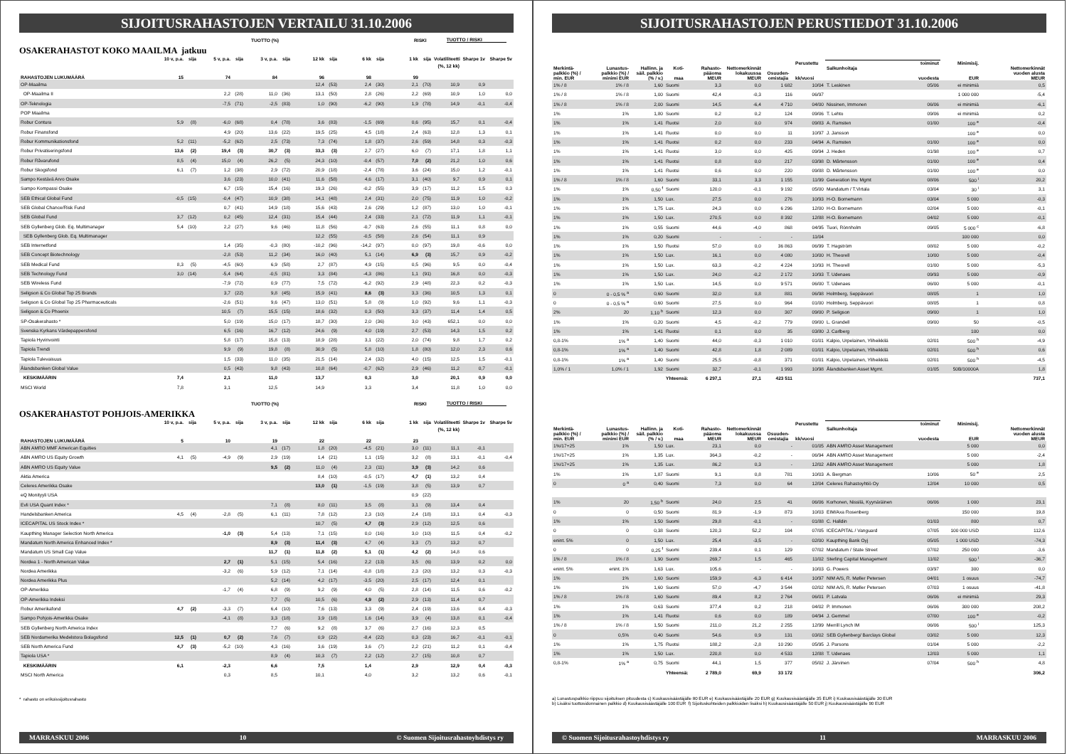SIJOITUSRAHASTOJEN VERTAILU 31.10.2006
TUOTTO (%) RISKI TUOTTO / RISKI
OSAKERAHASTOT KOKO MAAILMA jatkuu
| | 10 v, p.a. | sija | 5 v, p.a. | sija | 3 v, p.a. | sija | 12 kk | sija | 6 kk | sija | 1 kk | sija | Volatiliteetti | Sharpe 1v | Sharpe 5v |
| --- | --- | --- | --- | --- | --- | --- | --- | --- | --- | --- | --- | --- | --- | --- | --- |
| RAHASTOJEN LUKUMÄÄRÄ | 15 | | 74 | | 84 | | 96 | | 98 | | 99 | | (%, 12 kk) | | |
| OP-Maailma | | | | | | | 12,4 | (53) | 2,4 | (30) | 2,1 | (70) | 10,9 | 0,9 | |
| OP-Maailma II | | | 2,2 | (28) | 11,0 | (36) | 13,1 | (50) | 2,8 | (26) | 2,2 | (69) | 10,9 | 1,0 | 0,0 |
| OP-Teknologia | | | -7,5 | (71) | -2,5 | (83) | 1,0 | (90) | -6,2 | (90) | 1,9 | (78) | 14,9 | -0,1 | -0,4 |
| POP Maailma | | | | | | | | | | | | | | | |
| Robur Contura | 5,9 | (8) | -6,0 | (68) | 0,4 | (78) | 3,6 | (83) | -1,5 | (69) | 0,6 | (95) | 15,7 | 0,1 | -0,4 |
| Robur Finansfond | | | 4,9 | (20) | 13,6 | (22) | 19,5 | (25) | 4,5 | (18) | 2,4 | (63) | 12,8 | 1,3 | 0,1 |
| Robur Kommunikationsfond | 5,2 | (11) | -5,2 | (62) | 2,5 | (73) | 7,3 | (74) | 1,8 | (37) | 2,6 | (59) | 14,8 | 0,3 | -0,3 |
| Robur Privatiseringsfond | 13,6 | (2) | 19,4 | (3) | 30,7 | (3) | 33,3 | (3) | 2,7 | (27) | 6,0 | (7) | 17,1 | 1,8 | 1,1 |
| Robur Råvarufond | 8,5 | (4) | 15,0 | (4) | 26,2 | (5) | 24,3 | (10) | -0,4 | (57) | 7,0 | (2) | 21,2 | 1,0 | 0,6 |
| Robur Skogsfond | 6,1 | (7) | 1,2 | (38) | 2,9 | (72) | 20,9 | (18) | -2,4 | (78) | 3,6 | (24) | 15,0 | 1,2 | -0,1 |
| Sampo Kestävä Arvo Osake | | | 3,6 | (23) | 10,0 | (41) | 11,6 | (58) | 4,6 | (17) | 3,1 | (40) | 9,7 | 0,9 | 0,1 |
| Sampo Kompassi Osake | | | 6,7 | (15) | 15,4 | (16) | 19,3 | (26) | -0,2 | (55) | 3,9 | (17) | 11,2 | 1,5 | 0,3 |
| SEB Ethical Global Fund | -0,5 | (15) | -0,4 | (47) | 10,9 | (38) | 14,1 | (48) | 2,4 | (31) | 2,0 | (75) | 11,9 | 1,0 | -0,2 |
| SEB Global Chance/Risk Fund | | | 0,7 | (41) | 14,9 | (18) | 15,6 | (43) | 2,6 | (29) | 1,2 | (87) | 13,0 | 1,0 | -0,1 |
| SEB Global Fund | 3,7 | (12) | 0,2 | (45) | 12,4 | (31) | 15,4 | (44) | 2,4 | (33) | 2,1 | (72) | 11,9 | 1,1 | -0,1 |
| SEB Gyllenberg Glob. Eq. Multimanager | 5,4 | (10) | 2,2 | (27) | 9,6 | (46) | 11,8 | (56) | -0,7 | (63) | 2,6 | (55) | 11,1 | 0,8 | 0,0 |
| SEB Gyllenberg Glob. Eq. Multimanager | | | | | | | 12,2 | (55) | -0,5 | (58) | 2,6 | (54) | 11,1 | 0,9 | |
| SEB Internetfond | | | 1,4 | (35) | -0,3 | (80) | -10,2 | (96) | -14,2 | (97) | 0,0 | (97) | 19,8 | -0,6 | 0,0 |
| SEB Concept Biotechnology | | | -2,8 | (53) | 11,2 | (34) | 16,0 | (40) | 5,1 | (14) | 6,9 | (3) | 15,7 | 0,9 | -0,2 |
| SEB Medical Fund | 8,3 | (5) | -4,5 | (60) | 6,9 | (58) | 2,7 | (87) | 4,9 | (15) | 0,5 | (96) | 9,5 | 0,0 | -0,4 |
| SEB Technology Fund | 3,0 | (14) | -5,4 | (64) | -0,5 | (81) | 3,3 | (84) | -4,3 | (86) | 1,1 | (91) | 16,8 | 0,0 | -0,3 |
| SEB Wireless Fund | | | -7,9 | (72) | 0,9 | (77) | 7,5 | (72) | -6,2 | (92) | 2,9 | (48) | 22,3 | 0,2 | -0,3 |
| Seligson & Co Global Top 25 Brands | | | 3,7 | (22) | 9,8 | (45) | 15,9 | (41) | 8,6 | (3) | 3,3 | (36) | 10,5 | 1,3 | 0,1 |
| Seligson & Co Global Top 25 Pharmaceuticals | | | -2,6 | (51) | 9,6 | (47) | 13,0 | (51) | 5,8 | (9) | 1,0 | (92) | 9,6 | 1,1 | -0,3 |
| Seligson & Co Phoenix | | | 10,5 | (7) | 15,5 | (15) | 18,6 | (32) | 0,3 | (50) | 3,3 | (37) | 11,4 | 1,4 | 0,5 |
| SP-Osakerahasto * | | | 5,0 | (19) | 15,0 | (17) | 18,7 | (30) | 2,0 | (36) | 3,0 | (43) | 652,1 | 0,0 | 0,0 |
| Svenska Kyrkans Värdepappersfond | | | 6,5 | (16) | 16,7 | (12) | 24,6 | (9) | 4,0 | (19) | 2,7 | (53) | 14,3 | 1,5 | 0,2 |
| Tapiola Hyvinvointi | | | 5,8 | (17) | 15,8 | (13) | 18,9 | (28) | 3,1 | (22) | 2,0 | (74) | 9,8 | 1,7 | 0,2 |
| Tapiola Trendi | | | 9,9 | (9) | 19,8 | (8) | 30,9 | (5) | 5,8 | (10) | 1,8 | (80) | 12,0 | 2,3 | 0,6 |
| Tapiola Tulevaisuus | | | 1,5 | (33) | 11,0 | (35) | 21,5 | (14) | 2,4 | (32) | 4,0 | (15) | 12,5 | 1,5 | -0,1 |
| Ålandsbanken Global Value | | | 0,5 | (43) | 9,8 | (43) | 10,8 | (64) | -0,7 | (62) | 2,9 | (46) | 11,2 | 0,7 | -0,1 |
| KESKIMÄÄRIN | 7,4 | | 2,1 | | 11,0 | | 13,7 | | 0,3 | | 3,0 | | 20,1 | 0,9 | 0,0 |
| MSCI World | 7,8 | | 3,1 | | 12,5 | | 14,9 | | 3,3 | | 3,4 | | 11,8 | 1,0 | 0,0 |
TUOTTO (%) RISKI TUOTTO / RISKI
OSAKERAHASTOT POHJOIS-AMERIKKA
| | 10 v, p.a. | sija | 5 v, p.a. | sija | 3 v, p.a. | sija | 12 kk | sija | 6 kk | sija | 1 kk | sija | Volatiliteetti | Sharpe 1v | Sharpe 5v |
| --- | --- | --- | --- | --- | --- | --- | --- | --- | --- | --- | --- | --- | --- | --- | --- |
| RAHASTOJEN LUKUMÄÄRÄ | 5 | | 10 | | 19 | | 22 | | 22 | | 23 | | (%, 12 kk) | | |
| ABN AMRO MMF American Equities | | | | | 4,1 | (17) | 1,8 | (20) | -4,5 | (21) | 3,0 | (11) | 11,1 | -0,1 | |
| ABN AMRO US Equity Growth | 4,1 | (5) | -4,9 | (9) | 2,9 | (19) | 1,4 | (21) | 1,1 | (15) | 3,2 | (8) | 13,1 | -0,1 | -0,4 |
| ABN AMRO US Equity Value | | | | | 9,5 | (2) | 11,0 | (4) | 2,3 | (11) | 3,9 | (3) | 14,2 | 0,6 | |
| Aktia America | | | | | | | 8,4 | (10) | -0,5 | (17) | 4,7 | (1) | 13,2 | 0,4 | |
| Celeres Amerikka Osake | | | | | | | 13,0 | (1) | -1,5 | (19) | 3,8 | (5) | 13,9 | 0,7 | |
| eQ Monityyli USA | | | | | | | | | | | 0,9 | (22) | | | |
| Evli USA Quant Index * | | | | | 7,1 | (8) | 8,0 | (11) | 3,5 | (8) | 3,1 | (9) | 13,4 | 0,4 | |
| Handelsbanken America | 4,5 | (4) | -2,8 | (5) | 6,1 | (11) | 7,8 | (12) | 2,3 | (10) | 2,4 | (18) | 13,1 | 0,4 | -0,3 |
| ICECAPITAL US Stock Index * | | | | | | | 10,7 | (5) | 4,7 | (3) | 2,9 | (12) | 12,5 | 0,6 | |
| Kaupthing Manager Selection North America | | | -1,0 | (3) | 5,4 | (13) | 7,1 | (15) | 0,0 | (16) | 3,0 | (10) | 11,5 | 0,4 | -0,2 |
| Mandatum North America Enhanced Index * | | | | | 8,9 | (3) | 11,4 | (3) | 4,7 | (4) | 3,3 | (7) | 13,2 | 0,7 | |
| Mandatum US Small Cap Value | | | | | 11,7 | (1) | 11,8 | (2) | 5,1 | (1) | 4,2 | (2) | 14,8 | 0,6 | |
| Nordea 1 - North American Value | | | 2,7 | (1) | 5,1 | (15) | 5,4 | (16) | 2,2 | (13) | 3,5 | (6) | 13,9 | 0,2 | 0,0 |
| Nordea Amerikka | | | -3,2 | (6) | 5,9 | (12) | 7,1 | (14) | -0,8 | (18) | 2,3 | (20) | 13,2 | 0,3 | -0,3 |
| Nordea Amerikka Plus | | | | | 5,2 | (14) | 4,2 | (17) | -3,5 | (20) | 2,5 | (17) | 12,4 | 0,1 | |
| OP-Amerikka | | | -1,7 | (4) | 6,8 | (9) | 9,2 | (9) | 4,0 | (5) | 2,8 | (14) | 11,5 | 0,6 | -0,2 |
| OP-Amerikka Indeksi | | | | | 7,7 | (5) | 10,5 | (6) | 4,9 | (2) | 2,9 | (13) | 11,4 | 0,7 | |
| Robur Amerikafond | 4,7 | (2) | -3,3 | (7) | 6,4 | (10) | 7,6 | (13) | 3,3 | (9) | 2,4 | (19) | 13,6 | 0,4 | -0,3 |
| Sampo Pohjois-Amerikka Osake | | | -4,1 | (8) | 3,3 | (18) | 3,9 | (18) | 1,6 | (14) | 3,9 | (4) | 13,8 | 0,1 | -0,4 |
| SEB Gyllenberg North America Index | | | | | 7,7 | (6) | 9,2 | (8) | 3,7 | (6) | 2,7 | (16) | 12,3 | 0,5 | |
| SEB Nordamerika Medelstora Bolagsfond | 12,5 | (1) | 0,7 | (2) | 7,6 | (7) | 0,9 | (22) | -8,4 | (22) | 0,3 | (23) | 16,7 | -0,1 | -0,1 |
| SEB North America Fund | 4,7 | (3) | -5,2 | (10) | 4,3 | (16) | 3,6 | (19) | 3,6 | (7) | 2,2 | (21) | 11,2 | 0,1 | -0,4 |
| Tapiola USA * | | | | | 8,9 | (4) | 10,3 | (7) | 2,2 | (12) | 2,7 | (15) | 10,8 | 0,7 | |
| KESKIMÄÄRIN | 6,1 | | -2,3 | | 6,6 | | 7,5 | | 1,4 | | 2,9 | | 12,9 | 0,4 | -0,3 |
| MSCI North America | | | 0,3 | | 8,5 | | 10,1 | | 4,0 | | 3,2 | | 13,2 | 0,6 | -0,1 |
* rahasto on erikoissijoitusrahasto
MARRASKUU 2006 10 © Suomen Sijoitusrahastoyhdistys ry
SIJOITUSRAHASTOJEN PERUSTIEDOT 31.10.2006
| Merkintä- palkkio (%) / min. EUR | Lunastus- palkkio (%) / minimi EUR | Hallinn. ja säil. palkkio (% / v.) | Koti- maa | Rahasto- pääoma MEUR | Nettomerkinnät lokakuussa MEUR | Osuuden- omistajia | Perustettu kk/vuosi | Salkunhoitaja | toiminut vuodesta | Minimisij. EUR | Nettomerkinnät vuoden alusta MEUR |
| --- | --- | --- | --- | --- | --- | --- | --- | --- | --- | --- | --- |
| 1% / 8 | 1% / 8 | 1,60 | Suomi | 3,3 | 0,0 | 1 682 | 10/04 | T. Leskinen | 05/06 | ei minimiä | 0,5 |
| 1% / 8 | 1% / 8 | 1,00 | Suomi | 42,4 | -0,3 | 116 | 06/97 | | | 1 000 000 | -5,4 |
| 1% / 8 | 1% / 8 | 2,00 | Suomi | 14,5 | -6,4 | 4 710 | 04/00 | Nissinen, Immonen | 06/06 | ei minimiä | -6,1 |
| 1% | 1% | 1,80 | Suomi | 0,2 | 0,2 | 124 | 09/06 | T. Lehto | 09/06 | ei minimiä | 0,2 |
| 1% | 1% | 1,41 | Ruotsi | 2,0 | 0,0 | 974 | 09/83 | A. Ramsten | 01/00 | 100 <sup>e</sup> | -0,4 |
| 1% | 1% | 1,41 | Ruotsi | 0,0 | 0,0 | 11 | 10/97 | J. Jansson | | 100 <sup>e</sup> | 0,0 |
| 1% | 1% | 1,41 | Ruotsi | 0,2 | 0,0 | 233 | 04/94 | A. Ramsten | 01/00 | 100 <sup>e</sup> | 0,0 |
| 1% | 1% | 1,41 | Ruotsi | 3,0 | 0,0 | 425 | 09/94 | J. Heden | 01/98 | 100 <sup>e</sup> | 0,7 |
| 1% | 1% | 1,41 | Ruotsi | 0,8 | 0,0 | 217 | 03/98 | D. Mårtensson | 01/00 | 100 <sup>e</sup> | 0,4 |
| 1% | 1% | 1,41 | Ruotsi | 0,6 | 0,0 | 220 | 09/88 | D. Mårtensson | 01/00 | 100 <sup>e</sup> | 0,0 |
| 1% / 8 | 1% / 8 | 1,60 | Suomi | 33,1 | 3,3 | 1 155 | 11/99 | Generation Inv. Mgmt | 08/06 | 500 <sup>i</sup> | 20,2 |
| 1% | 1% | 0,50 <sup>f</sup> | Suomi | 120,0 | -0,1 | 9 192 | 05/00 | Mandatum / T.Virtala | 03/04 | 30 <sup>i</sup> | 3,1 |
| 1% | 1% | 1,50 | Lux. | 27,5 | 0,0 | 276 | 10/93 | H-O. Bornemann | 03/04 | 5 000 | -0,3 |
| 1% | 1% | 1,75 | Lux. | 24,3 | 0,0 | 6 296 | 12/00 | H-O. Bornemann | 02/04 | 5 000 | -0,1 |
| 1% | 1% | 1,50 | Lux. | 270,5 | 0,0 | 8 392 | 12/88 | H-O. Bornemann | 04/02 | 5 000 | -0,1 |
| 1% | 1% | 0,55 | Suomi | 44,6 | -4,0 | 868 | 04/95 | Tuori, Rönnholm | 09/05 | 5 000 <sup>c</sup> | -6,8 |
| 1% | 1% | 0,20 | Suomi | - | - | - | 11/04 | | | 100 000 | 0,0 |
| 1% | 1% | 1,50 | Ruotsi | 57,0 | 0,0 | 36 863 | 06/99 | T. Hagström | 08/02 | 5 000 | -0,2 |
| 1% | 1% | 1,50 | Lux. | 16,1 | 0,0 | 4 080 | 10/00 | H. Theorell | 10/00 | 5 000 | -0,4 |
| 1% | 1% | 1,50 | Lux. | 63,3 | -0,2 | 4 224 | 10/93 | H. Theorell | 01/00 | 5 000 | -5,3 |
| 1% | 1% | 1,50 | Lux. | 24,0 | -0,2 | 2 172 | 10/93 | T. Udenaes | 09/93 | 5 000 | -0,9 |
| 1% | 1% | 1,50 | Lux. | 14,5 | 0,0 | 9 571 | 06/00 | T. Udenaes | 06/00 | 5 000 | -0,1 |
| 0 | 0 - 0,5 % <sup>a</sup> | 0,60 | Suomi | 32,0 | 0,8 | 881 | 06/98 | Holmberg, Seppävuori | 08/05 | 1 | 1,0 |
| 0 | 0 - 0,5 % <sup>a</sup> | 0,60 | Suomi | 27,5 | 0,0 | 964 | 01/00 | Holmberg, Seppävuori | 08/05 | 1 | 0,8 |
| 2% | 20 | 1,10 <sup>b</sup> | Suomi | 12,3 | 0,0 | 307 | 09/00 | P. Seligson | 09/00 | 1 | 1,0 |
| 1% | 1% | 0,20 | Suomi | 4,5 | -0,2 | 779 | 09/00 | L. Grandell | 09/00 | 50 | -0,5 |
| 1% | 1% | 1,41 | Ruotsi | 0,1 | 0,0 | 35 | 03/80 | J. Carlberg | | 100 | 0,0 |
| 0,8-1% | 1% <sup>a</sup> | 1,40 | Suomi | 44,0 | -0,3 | 1 010 | 01/01 | Kalpio, Urpelainen, Yliheikkilä | 02/01 | 500 <sup>h</sup> | -4,9 |
| 0,8-1% | 1% <sup>a</sup> | 1,40 | Suomi | 42,8 | 1,8 | 2 089 | 01/01 | Kalpio, Urpelainen, Yliheikkilä | 02/01 | 500 <sup>h</sup> | 0,6 |
| 0,8-1% | 1% <sup>a</sup> | 1,40 | Suomi | 25,5 | -0,8 | 371 | 01/01 | Kalpio, Urpelainen, Yliheikkilä | 02/01 | 500 <sup>h</sup> | -4,5 |
| 1,0% / 1 | 1,0% / 1 | 1,92 | Suomi | 32,7 | -0,1 | 1 993 | 10/98 | Ålandsbanken Asset Mgmt. | 01/05 | 50B/10000A | 1,8 |
| | | | Yhteensä: | 6 297,1 | 27,1 | 423 511 | | | | | 737,1 |
| Merkintä- palkkio (%) / min. EUR | Lunastus- palkkio (%) / minimi EUR | Hallinn. ja säil. palkkio (% / v.) | Koti- maa | Rahasto- pääoma MEUR | Nettomerkinnät lokakuussa MEUR | Osuuden- omistajia | Perustettu kk/vuosi | Salkunhoitaja | toiminut vuodesta | Minimisij. EUR | Nettomerkinnät vuoden alusta MEUR |
| --- | --- | --- | --- | --- | --- | --- | --- | --- | --- | --- | --- |
| 1%/17+25 | 1% | 1,50 | Lux. | 23,1 | 0,0 | - | 01/05 | ABN AMRO Asset Management | | 5 000 | 0,0 |
| 1%/17+25 | 1% | 1,35 | Lux. | 364,3 | -0,2 | - | 06/94 | ABN AMRO Asset Management | | 5 000 | -2,4 |
| 1%/17+25 | 1% | 1,35 | Lux. | 86,2 | 0,3 | - | 12/02 | ABN AMRO Asset Management | | 5 000 | 1,8 |
| 1% | 1% | 1,87 | Suomi | 9,1 | 0,8 | 781 | 10/03 | A. Bergman | 10/06 | 50 <sup>e</sup> | 2,5 |
| 0 | 0 <sup>a</sup> | 0,40 | Suomi | 7,3 | 0,0 | 64 | 12/04 | Celeres Rahastoyhtiö Oy | 12/04 | 10 000 | 0,5 |
| 1% | 20 | 1,50 <sup>b</sup> | Suomi | 24,0 | 2,5 | 41 | 06/06 | Korhonen, Nissilä, Kyynäräinen | 06/06 | 1 000 | 23,1 |
| 0 | 0 | 0,50 | Suomi | 81,9 | -1,9 | 873 | 10/03 | EIM/Axa Rosenberg | | 150 000 | 19,8 |
| 1% | 1% | 1,50 | Suomi | 29,8 | -0,1 | - | 01/88 | C. Halldin | 01/03 | 800 | 0,7 |
| 0 | 0 | 0,38 | Suomi | 120,3 | 52,2 | 104 | 07/05 | ICECAPITAL / Vanguard | 07/05 | 100 000 USD | 112,6 |
| enint. 5% | 0 | 1,50 | Lux. | 25,4 | -3,5 | - | 02/00 | Kaupthing Bank Oyj | 05/05 | 1 000 USD | -74,3 |
| 0 | 0 | 0,25 <sup>f</sup> | Suomi | 239,4 | 0,1 | 129 | 07/02 | Mandatum / State Street | 07/02 | 250 000 | -3,6 |
| 1% / 8 | 1% / 8 | 1,90 | Suomi | 269,7 | 1,5 | 465 | 11/02 | Sterling Capital Management | 11/02 | 500 <sup>i</sup> | -36,7 |
| enint. 5% | enint. 1% | 1,63 | Lux. | 105,6 | - | - | 10/03 | G. Powers | 03/97 | 300 | 0,0 |
| 1% | 1% | 1,60 | Suomi | 159,9 | -6,3 | 6 414 | 10/97 | NIM A/S, R. Møller Petersen | 04/01 | 1 osuus | -74,7 |
| 1% | 1% | 1,60 | Suomi | 57,0 | -4,7 | 3 544 | 02/02 | NIM A/S, R. Møller Petersen | 07/03 | 1 osuus | -41,8 |
| 1% / 8 | 1% / 8 | 1,60 | Suomi | 89,4 | 8,2 | 2 764 | 06/01 | P. Latvala | 06/06 | ei minimiä | 29,3 |
| 1% | 1% | 0,63 | Suomi | 377,4 | 0,2 | 218 | 04/02 | P. Immonen | 06/06 | 300 000 | 208,2 |
| 1% | 1% | 1,41 | Ruotsi | 0,6 | 0,0 | 189 | 04/94 | J. Gemmel | 07/00 | 100 <sup>e</sup> | -0,2 |
| 1% / 8 | 1% / 8 | 1,50 | Suomi | 211,0 | 21,2 | 2 255 | 12/99 | Merrill Lynch IM | 06/06 | 500 <sup>i</sup> | 125,3 |
| 0 | 0,5% | 0,40 | Suomi | 54,6 | 0,9 | 131 | 03/02 | SEB Gyllenberg/ Barclays Global | 03/02 | 5 000 | 12,3 |
| 1% | 1% | 1,75 | Ruotsi | 188,2 | -2,8 | 10 290 | 05/95 | J. Parsons | 01/04 | 5 000 | -2,2 |
| 1% | 1% | 1,50 | Lux. | 220,8 | 0,0 | 4 533 | 12/88 | T. Udenaes | 12/03 | 5 000 | 1,1 |
| 0,8-1% | 1% <sup>a</sup> | 0,75 | Suomi | 44,1 | 1,5 | 377 | 05/02 | J. Järvinen | 07/04 | 500 <sup>h</sup> | 4,8 |
| | | | Yhteensä: | 2 789,0 | 69,9 | 33 172 | | | | | 306,2 |
a) Lunastuspalkkio riippuu sijoituksen pituudesta c) Kuukausisäästäjälle 80 EUR e) Kuukausisäästäjälle 20 EUR g) Kuukausisäästäjälle 35 EUR i) Kuukausisäästäjälle 30 EUR
b) Lisäksi tuottosidonnainen palkkio d) Kuukausisäästäjälle 100 EUR f) Sijoituskohteiden palkkioiden lisäksi h) Kuukausisäästäjälle 50 EUR j) Kuukausisäästäjälle 90 EUR
© Suomen Sijoitusrahastoyhdistys ry 11 MARRASKUU 2006